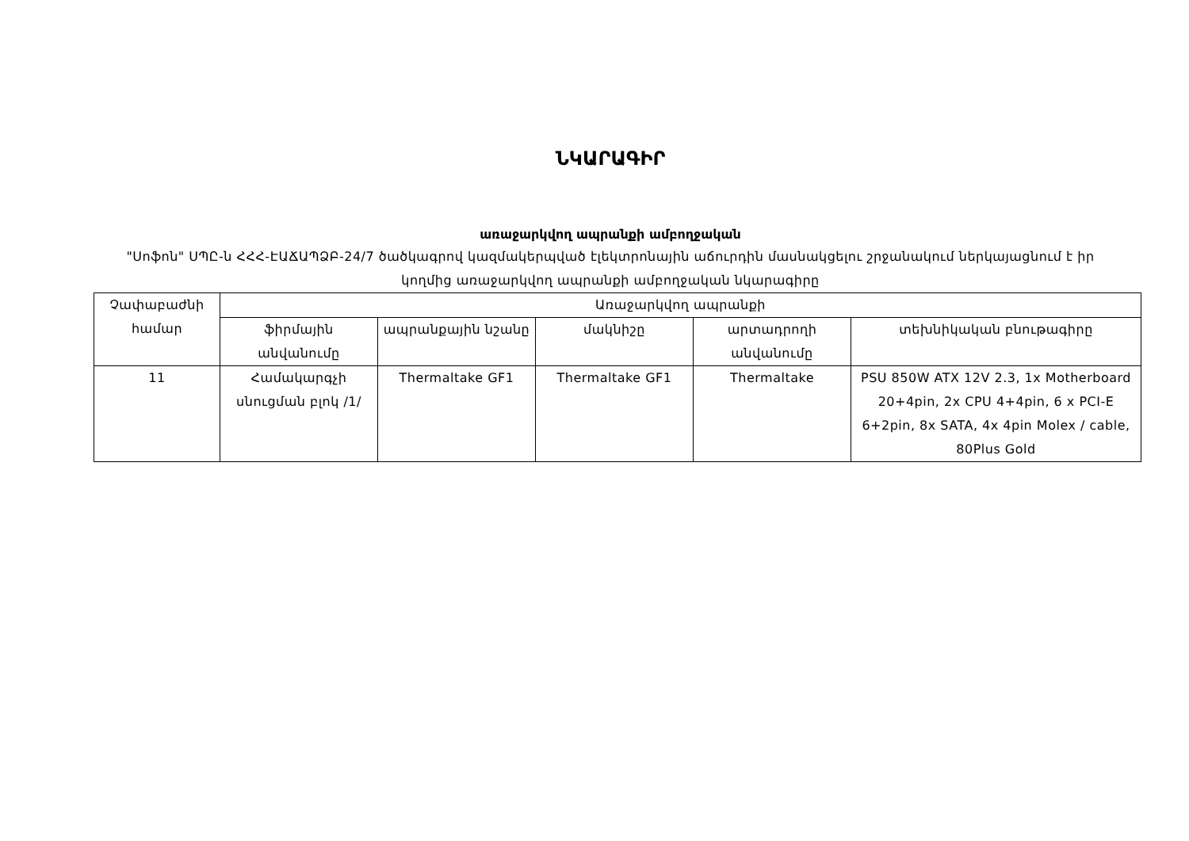ՆԿԱՐԱԳԻՐ
առաջարկվող ապրանքի ամբողջական
"Սոֆոն" ՍՊԸ-ն ՀՀՀ-ԷԱՃԱՊՁԲ-24/7 ծածկագրով կազմակերպված էլեկտրոնային աճուրդին մասնակցելու շրջանակում ներկայացնում է իր կողմից առաջարկվող ապրանքի ամբողջական նկարագիրը
| Չափաբաժնի համար | Առաջարկվող ապրանքի | | | | |
| | ֆիրմային անվանումը | ապրանքային նշանը | մակնիշը | արտադրողի անվանումը | տեխնիկական բնութագիրը |
| 11 | Համակարգչի սնուցման բլոկ /1/ | Thermaltake GF1 | Thermaltake GF1 | Thermaltake | PSU 850W ATX 12V 2.3, 1x Motherboard 20+4pin, 2x CPU 4+4pin, 6 x PCI-E 6+2pin, 8x SATA, 4x 4pin Molex / cable, 80Plus Gold |